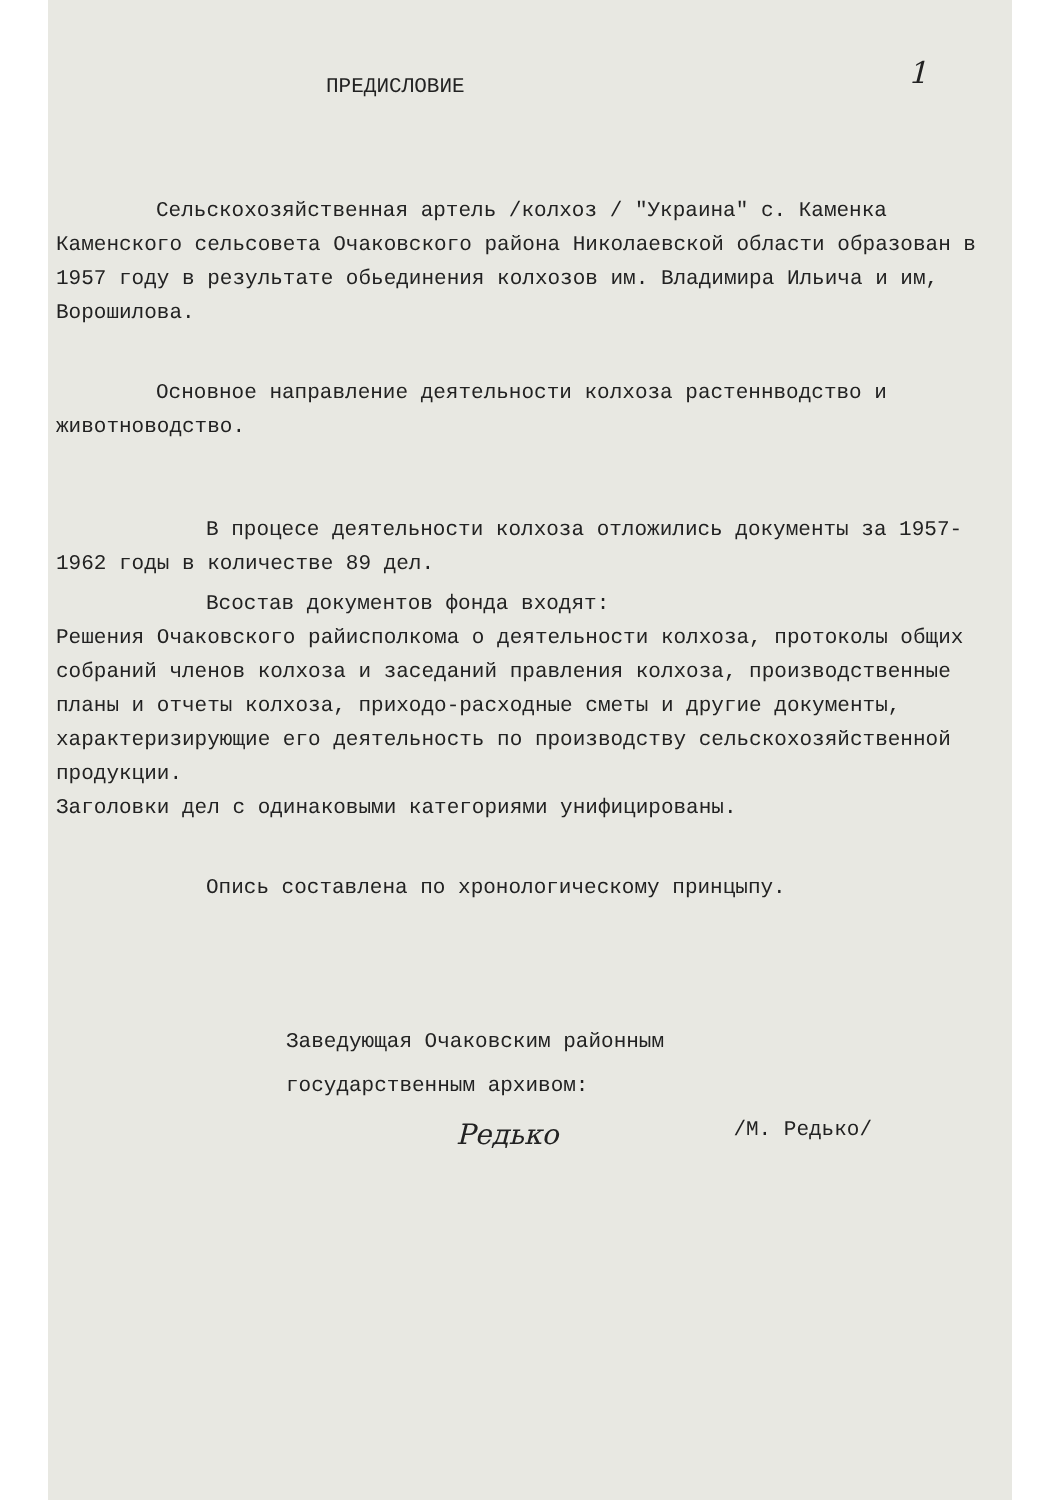1
ПРЕДИСЛОВИЕ
Сельскохозяйственная артель /колхоз / "Украина" с. Каменка Каменского сельсовета Очаковского района Николаевской области образован в 1957 году в результате обьединения колхозов им. Владимира Ильича и им, Ворошилова.
Основное направление деятельности колхоза растеннводство и животноводство.
В процесе деятельности колхоза отложились документы за 1957-1962 годы в количестве 89 дел.
Всостав документов фонда входят:
Решения Очаковского райисполкома о деятельности колхоза, протоколы общих собраний членов колхоза и заседаний правления колхоза, производственные планы и отчеты колхоза, приходо-расходные сметы и другие документы, характеризирующие его деятельность по производству сельскохозяйственной продукции.
Заголовки дел с одинаковыми категориями унифицированы.
Опись составлена по хронологическому принцыпу.
Заведующая Очаковским районным
государственным архивом:
Редько /М. Редько/